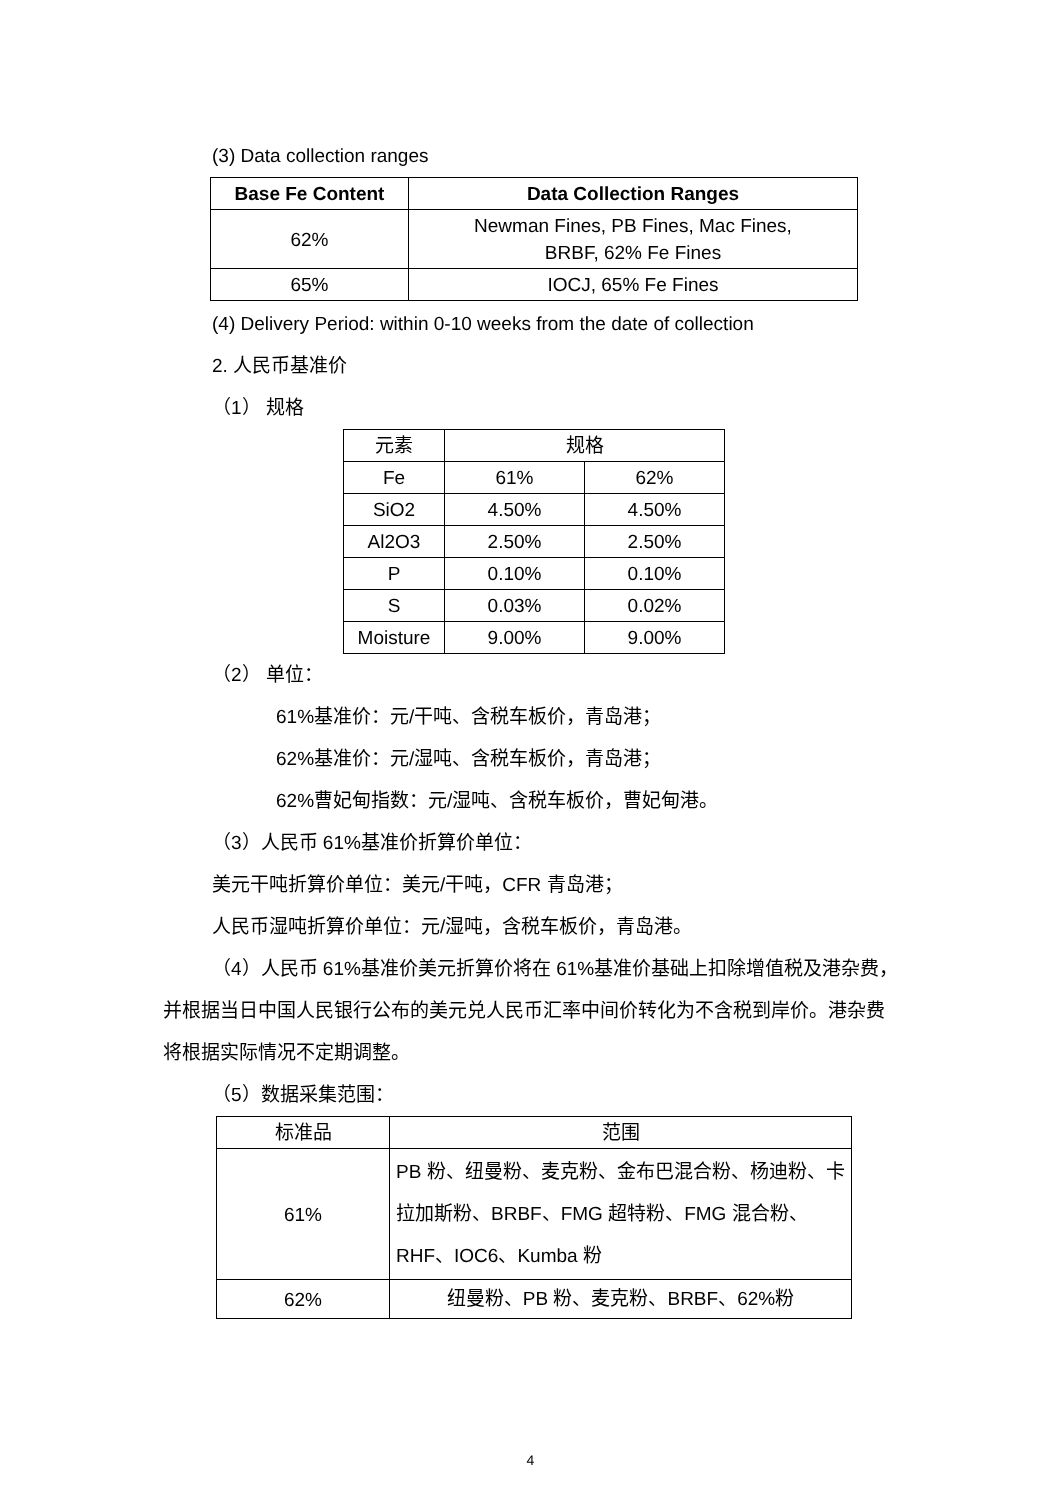(3) Data collection ranges
| Base Fe Content | Data Collection Ranges |
| --- | --- |
| 62% | Newman Fines, PB Fines, Mac Fines, BRBF, 62% Fe Fines |
| 65% | IOCJ, 65% Fe Fines |
(4) Delivery Period: within 0-10 weeks from the date of collection
2. 人民币基准价
（1） 规格
| 元素 | 规格 | |
| Fe | 61% | 62% |
| SiO2 | 4.50% | 4.50% |
| Al2O3 | 2.50% | 2.50% |
| P | 0.10% | 0.10% |
| S | 0.03% | 0.02% |
| Moisture | 9.00% | 9.00% |
（2） 单位：
61%基准价：元/干吨、含税车板价，青岛港；
62%基准价：元/湿吨、含税车板价，青岛港；
62%曹妃甸指数：元/湿吨、含税车板价，曹妃甸港。
（3）人民币 61%基准价折算价单位：
美元干吨折算价单位：美元/干吨，CFR 青岛港；
人民币湿吨折算价单位：元/湿吨，含税车板价，青岛港。
（4）人民币 61%基准价美元折算价将在 61%基准价基础上扣除增值税及港杂费，并根据当日中国人民银行公布的美元兑人民币汇率中间价转化为不含税到岸价。港杂费将根据实际情况不定期调整。
（5）数据采集范围：
| 标准品 | 范围 |
| 61% | PB 粉、纽曼粉、麦克粉、金布巴混合粉、杨迪粉、卡拉加斯粉、BRBF、FMG 超特粉、FMG 混合粉、RHF、IOC6、Kumba 粉 |
| 62% | 纽曼粉、PB 粉、麦克粉、BRBF、62%粉 |
4